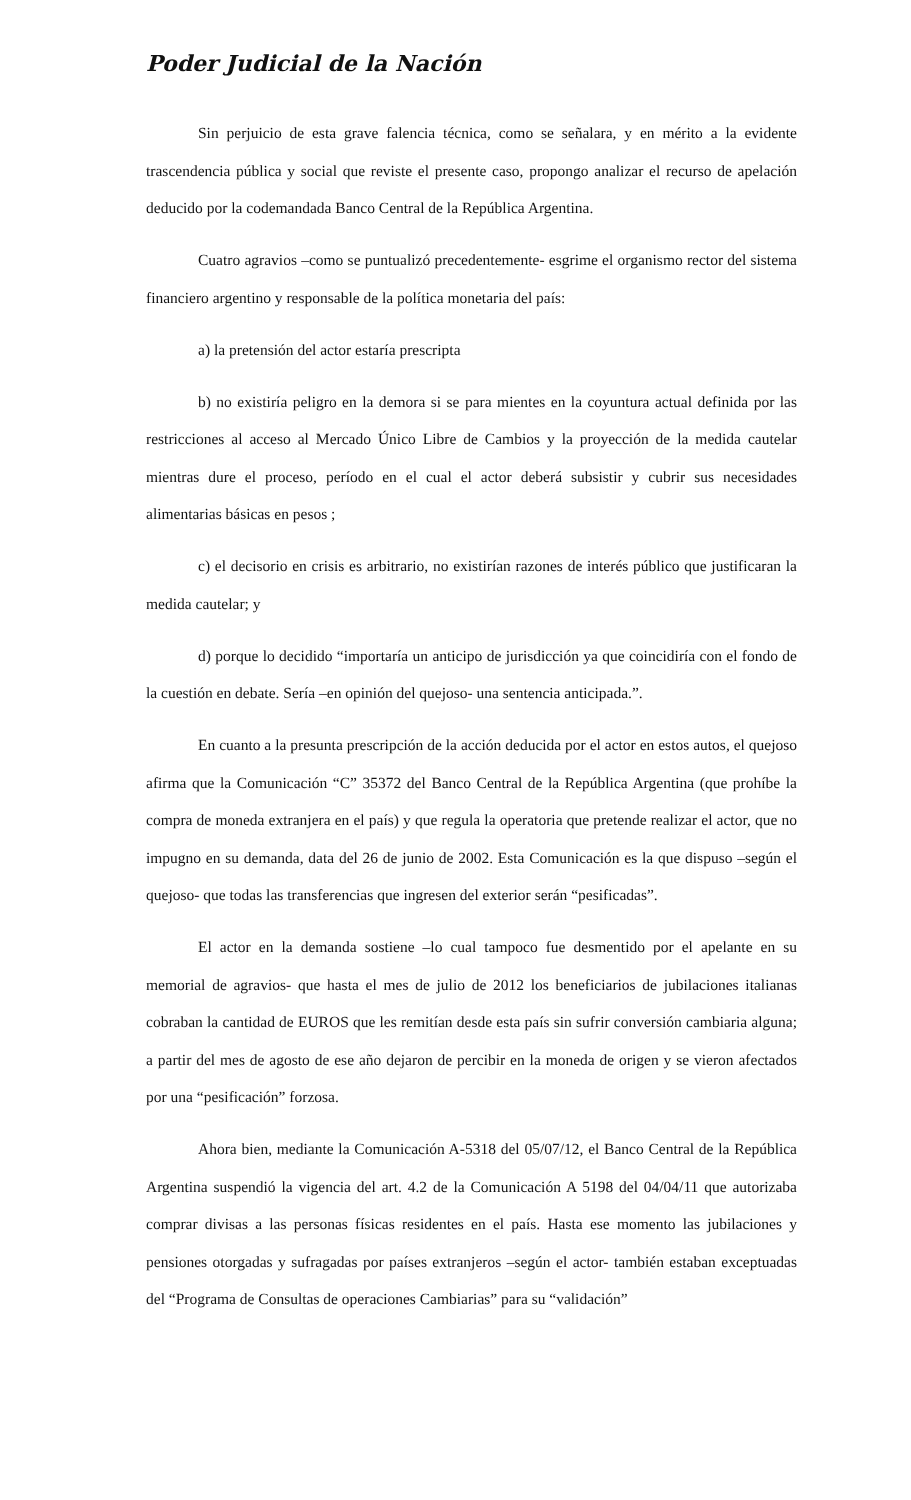Poder Judicial de la Nación
Sin perjuicio de esta grave falencia técnica, como se señalara, y en mérito a la evidente trascendencia pública y social que reviste el presente caso, propongo analizar el recurso de apelación deducido por la codemandada Banco Central de la República Argentina.
Cuatro agravios –como se puntualizó precedentemente- esgrime el organismo rector del sistema financiero argentino y responsable de la política monetaria del país:
a) la pretensión del actor estaría prescripta
b) no existiría peligro en la demora si se para mientes en la coyuntura actual definida por las restricciones al acceso al Mercado Único Libre de Cambios y la proyección de la medida cautelar mientras dure el proceso, período en el cual el actor deberá subsistir y cubrir sus necesidades alimentarias básicas en pesos ;
c) el decisorio en crisis es arbitrario, no existirían razones de interés público que justificaran la medida cautelar; y
d) porque lo decidido “importaría un anticipo de jurisdicción ya que coincidiría con el fondo de la cuestión en debate. Sería –en opinión del quejoso- una sentencia anticipada.”.
En cuanto a la presunta prescripción de la acción deducida por el actor en estos autos, el quejoso afirma que la Comunicación “C” 35372 del Banco Central de la República Argentina (que prohíbe la compra de moneda extranjera en el país) y que regula la operatoria que pretende realizar el actor, que no impugno en su demanda, data del 26 de junio de 2002. Esta Comunicación es la que dispuso –según el quejoso- que todas las transferencias que ingresen del exterior serán “pesificadas”.
El actor en la demanda sostiene –lo cual tampoco fue desmentido por el apelante en su memorial de agravios- que hasta el mes de julio de 2012 los beneficiarios de jubilaciones italianas cobraban la cantidad de EUROS que les remitían desde esta país sin sufrir conversión cambiaria alguna; a partir del mes de agosto de ese año dejaron de percibir en la moneda de origen y se vieron afectados por una “pesificación” forzosa.
Ahora bien, mediante la Comunicación A-5318 del 05/07/12, el Banco Central de la República Argentina suspendió la vigencia del art. 4.2 de la Comunicación A 5198 del 04/04/11 que autorizaba comprar divisas a las personas físicas residentes en el país. Hasta ese momento las jubilaciones y pensiones otorgadas y sufragadas por países extranjeros –según el actor- también estaban exceptuadas del “Programa de Consultas de operaciones Cambiarias” para su “validación”